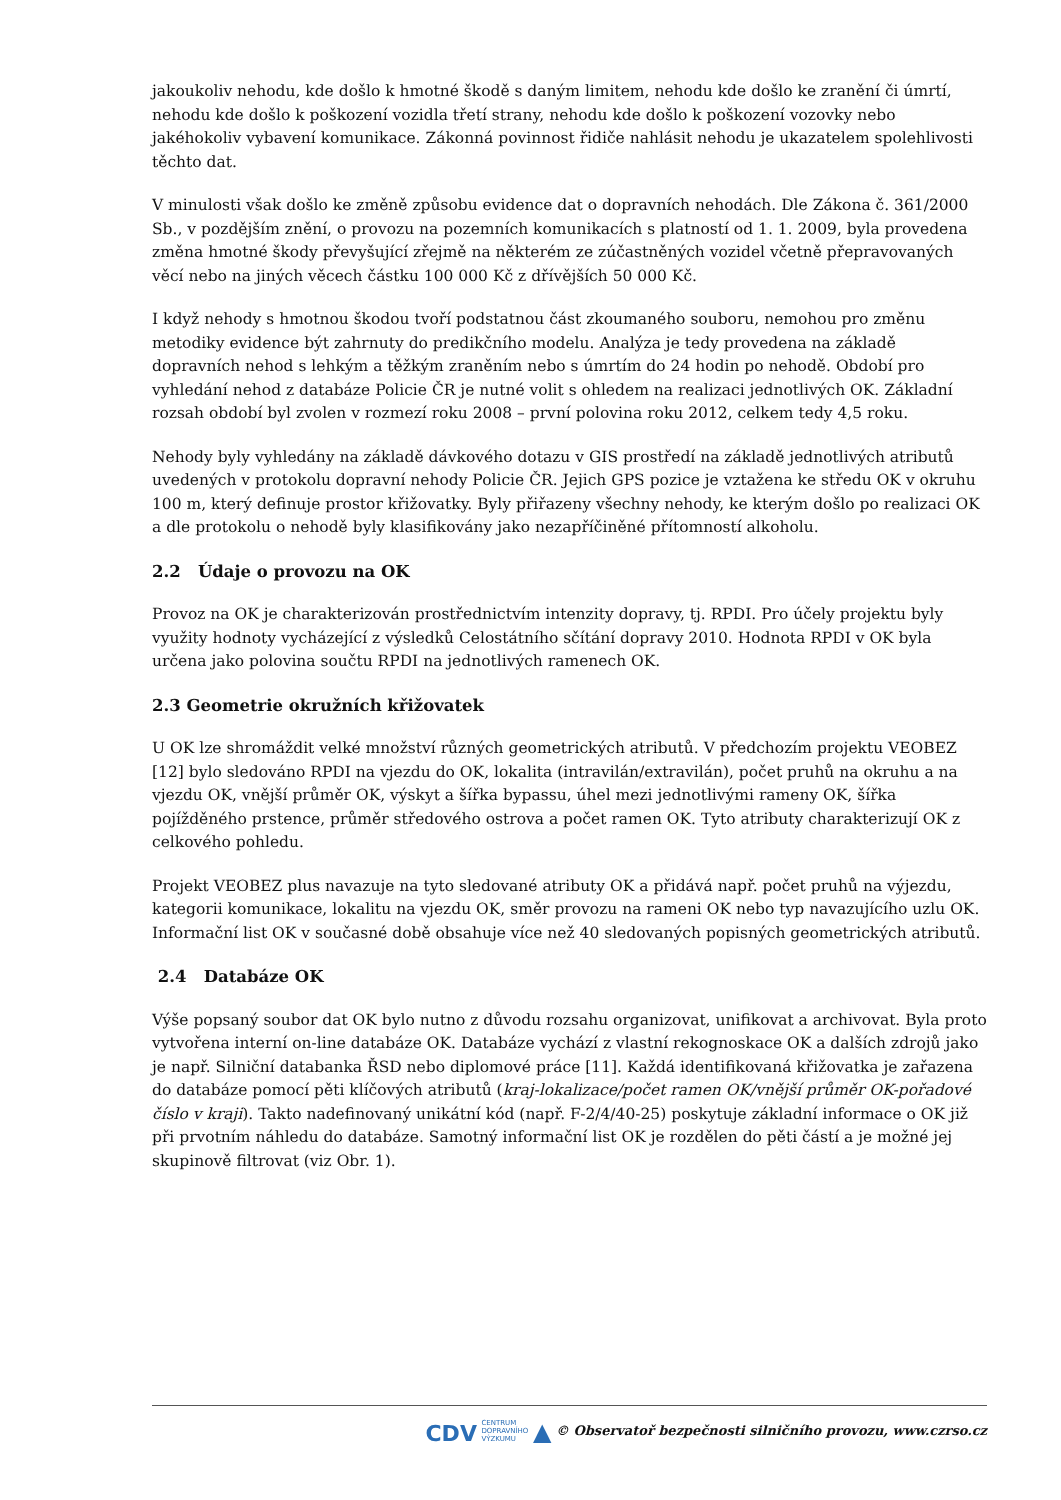jakoukoliv nehodu, kde došlo k hmotné škodě s daným limitem, nehodu kde došlo ke zranění či úmrtí, nehodu kde došlo k poškození vozidla třetí strany, nehodu kde došlo k poškození vozovky nebo jakéhokoliv vybavení komunikace. Zákonná povinnost řidiče nahlásit nehodu je ukazatelem spolehlivosti těchto dat.
V minulosti však došlo ke změně způsobu evidence dat o dopravních nehodách. Dle Zákona č. 361/2000 Sb., v pozdějším znění, o provozu na pozemních komunikacích s platností od 1. 1. 2009, byla provedena změna hmotné škody převyšující zřejmě na některém ze zúčastněných vozidel včetně přepravovaných věcí nebo na jiných věcech částku 100 000 Kč z dřívějších 50 000 Kč.
I když nehody s hmotnou škodou tvoří podstatnou část zkoumaného souboru, nemohou pro změnu metodiky evidence být zahrnuty do predikčního modelu. Analýza je tedy provedena na základě dopravních nehod s lehkým a těžkým zraněním nebo s úmrtím do 24 hodin po nehodě. Období pro vyhledání nehod z databáze Policie ČR je nutné volit s ohledem na realizaci jednotlivých OK. Základní rozsah období byl zvolen v rozmezí roku 2008 – první polovina roku 2012, celkem tedy 4,5 roku.
Nehody byly vyhledány na základě dávkového dotazu v GIS prostředí na základě jednotlivých atributů uvedených v protokolu dopravní nehody Policie ČR. Jejich GPS pozice je vztažena ke středu OK v okruhu 100 m, který definuje prostor křižovatky. Byly přiřazeny všechny nehody, ke kterým došlo po realizaci OK a dle protokolu o nehodě byly klasifikovány jako nezapříčiněné přítomností alkoholu.
2.2 Údaje o provozu na OK
Provoz na OK je charakterizován prostřednictvím intenzity dopravy, tj. RPDI. Pro účely projektu byly využity hodnoty vycházející z výsledků Celostátního sčítání dopravy 2010. Hodnota RPDI v OK byla určena jako polovina součtu RPDI na jednotlivých ramenech OK.
2.3 Geometrie okružních křižovatek
U OK lze shromáždit velké množství různých geometrických atributů. V předchozím projektu VEOBEZ [12] bylo sledováno RPDI na vjezdu do OK, lokalita (intravilán/extravilán), počet pruhů na okruhu a na vjezdu OK, vnější průměr OK, výskyt a šířka bypassu, úhel mezi jednotlivými rameny OK, šířka pojížděného prstence, průměr středového ostrova a počet ramen OK. Tyto atributy charakterizují OK z celkového pohledu.
Projekt VEOBEZ plus navazuje na tyto sledované atributy OK a přidává např. počet pruhů na výjezdu, kategorii komunikace, lokalitu na vjezdu OK, směr provozu na rameni OK nebo typ navazujícího uzlu OK. Informační list OK v současné době obsahuje více než 40 sledovaných popisných geometrických atributů.
2.4 Databáze OK
Výše popsaný soubor dat OK bylo nutno z důvodu rozsahu organizovat, unifikovat a archivovat. Byla proto vytvořena interní on-line databáze OK. Databáze vychází z vlastní rekognoskace OK a dalších zdrojů jako je např. Silniční databanka ŘSD nebo diplomové práce [11]. Každá identifikovaná křižovatka je zařazena do databáze pomocí pěti klíčových atributů (kraj-lokalizace/počet ramen OK/vnější průměr OK-pořadové číslo v kraji). Takto nadefinovaný unikátní kód (např. F-2/4/40-25) poskytuje základní informace o OK již při prvotním náhledu do databáze. Samotný informační list OK je rozdělen do pěti částí a je možné jej skupinově filtrovat (viz Obr. 1).
CDV CENTRUM
DOPRAVNÍHO
VÝZKUMU ▲ © Observatoř bezpečnosti silničního provozu, www.czrso.cz